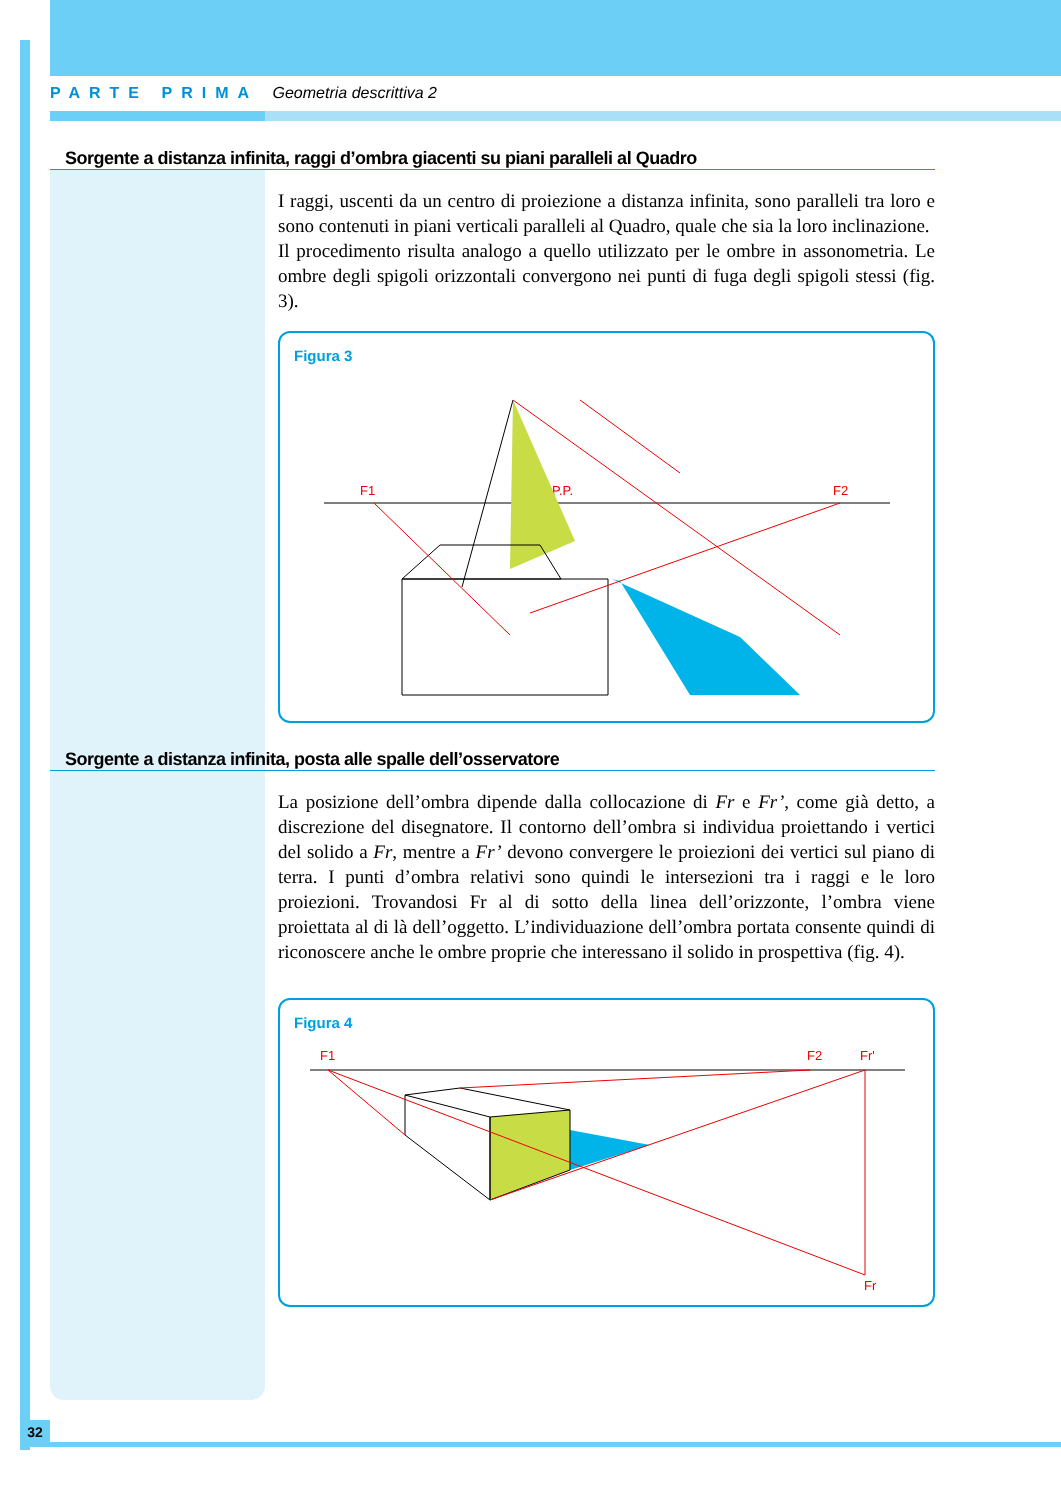PARTE PRIMA Geometria descrittiva 2
Sorgente a distanza infinita, raggi d’ombra giacenti su piani paralleli al Quadro
I raggi, uscenti da un centro di proiezione a distanza infinita, sono paralleli tra loro e sono contenuti in piani verticali paralleli al Quadro, quale che sia la loro inclinazione.
Il procedimento risulta analogo a quello utilizzato per le ombre in assonometria. Le ombre degli spigoli orizzontali convergono nei punti di fuga degli spigoli stessi (fig. 3).
Figura 3
F1
P.P.
F2
Sorgente a distanza infinita, posta alle spalle dell’osservatore
La posizione dell’ombra dipende dalla collocazione di Fr e Fr’, come già detto, a discrezione del disegnatore. Il contorno dell’ombra si individua proiettando i vertici del solido a Fr, mentre a Fr’ devono convergere le proiezioni dei vertici sul piano di terra. I punti d’ombra relativi sono quindi le intersezioni tra i raggi e le loro proiezioni. Trovandosi Fr al di sotto della linea dell’orizzonte, l’ombra viene proiettata al di là dell’oggetto. L’individuazione dell’ombra portata consente quindi di riconoscere anche le ombre proprie che interessano il solido in prospettiva (fig. 4).
Figura 4
F1
F2
Fr'
Fr
32